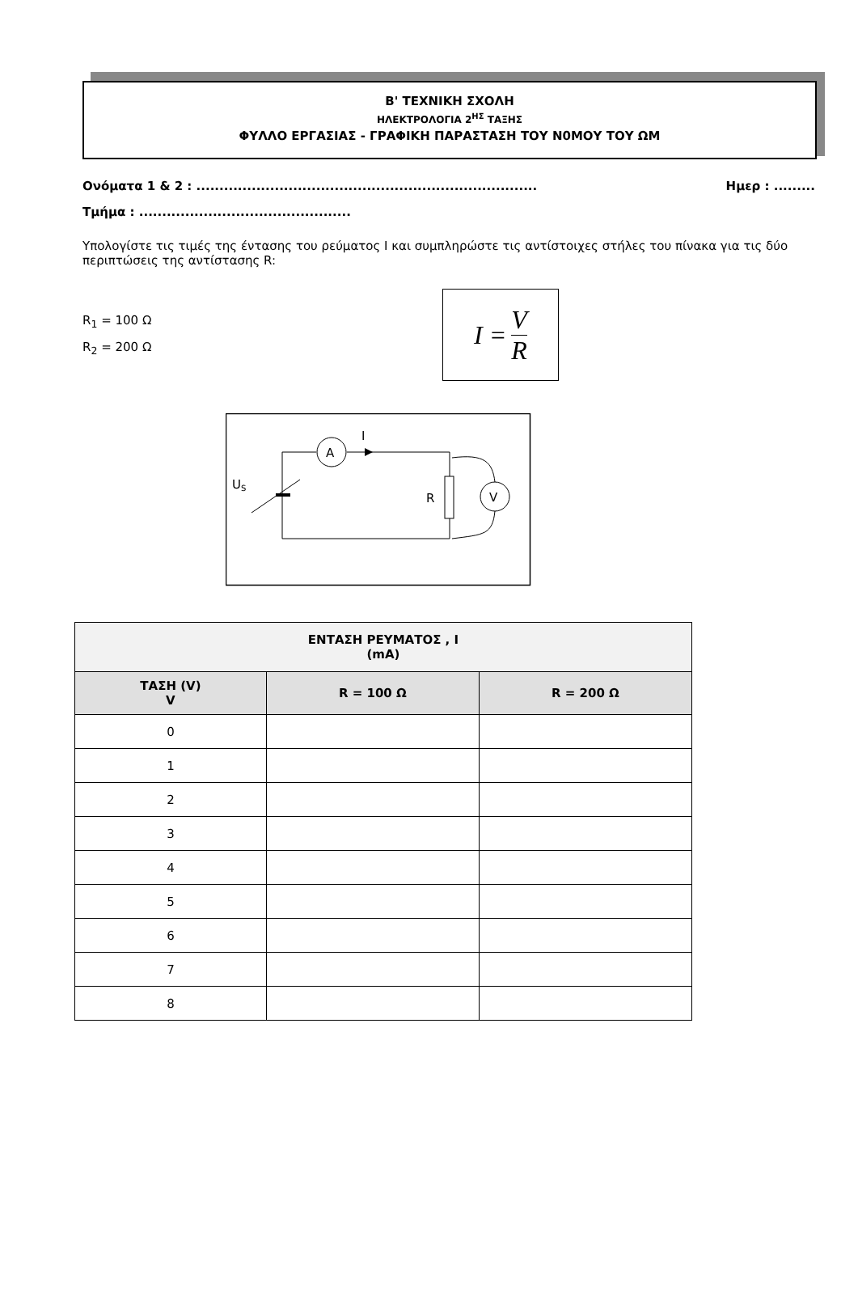Β' ΤΕΧΝΙΚΗ ΣΧΟΛΗ
ΗΛΕΚΤΡΟΛΟΓΙΑ 2<sup>ΗΣ</sup> ΤΑΞΗΣ
ΦΥΛΛΟ ΕΡΓΑΣΙΑΣ - ΓΡΑΦΙΚΗ ΠΑΡΑΣΤΑΣΗ ΤΟΥ Ν0ΜΟΥ ΤΟΥ ΩΜ
Ονόματα 1 & 2 : .......................................................................... Ημερ : .........
Τμήμα : ..............................................
Υπολογίστε τις τιμές της έντασης του ρεύματος I και συμπληρώστε τις αντίστοιχες στήλες του πίνακα για τις δύο περιπτώσεις της αντίστασης R:
R<sub>1</sub> = 100 Ω
R<sub>2</sub> = 200 Ω
I = V R
A
I
R
V
US
| ΕΝΤΑΣΗ ΡΕΥΜΑΤΟΣ , I (mA) | | |
| --- | --- | --- |
| ΤΑΣΗ (V) V | R = 100 Ω | R = 200 Ω |
| 0 | | |
| 1 | | |
| 2 | | |
| 3 | | |
| 4 | | |
| 5 | | |
| 6 | | |
| 7 | | |
| 8 | | |